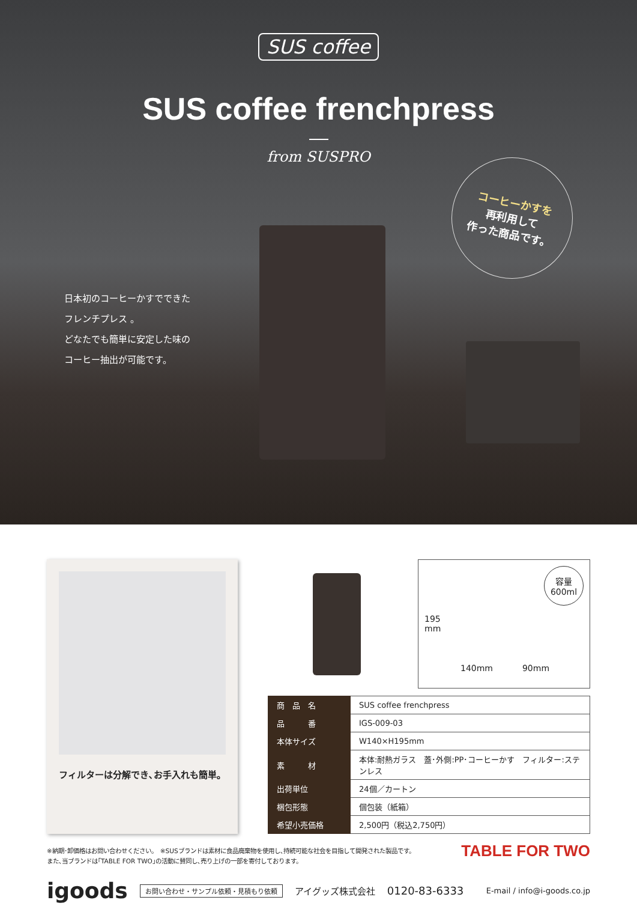SUS coffee
SUS coffee frenchpress
from SUSPRO
日本初のコーヒーかすでできた
フレンチプレス 。
どなたでも簡単に安定した味の
コーヒー抽出が可能です。
コーヒーかすを
再利用して
作った商品です。
フィルターは分解でき､お手入れも簡単。
容量
600ml
195
mm
140mm 90mm
| 商 品 名 | SUS coffee frenchpress |
| 品 番 | IGS-009-03 |
| 本体サイズ | W140×H195mm |
| 素 材 | 本体:耐熱ガラス 蓋･外側:PP･コーヒーかす フィルター:ステンレス |
| 出荷単位 | 24個／カートン |
| 梱包形態 | 個包装（紙箱） |
| 希望小売価格 | 2,500円（税込2,750円） |
※納期･卸価格はお問い合わせください。　※SUSブランドは素材に食品廃棄物を使用し､持続可能な社会を目指して開発された製品です。
また､当ブランドは｢TABLE FOR TWO｣の活動に賛同し､売り上げの一部を寄付しております。
TABLE FOR TWO
igoods お問い合わせ・サンプル依頼・見積もり依頼 アイグッズ株式会社 0120-83-6333 E-mail / info@i-goods.co.jp